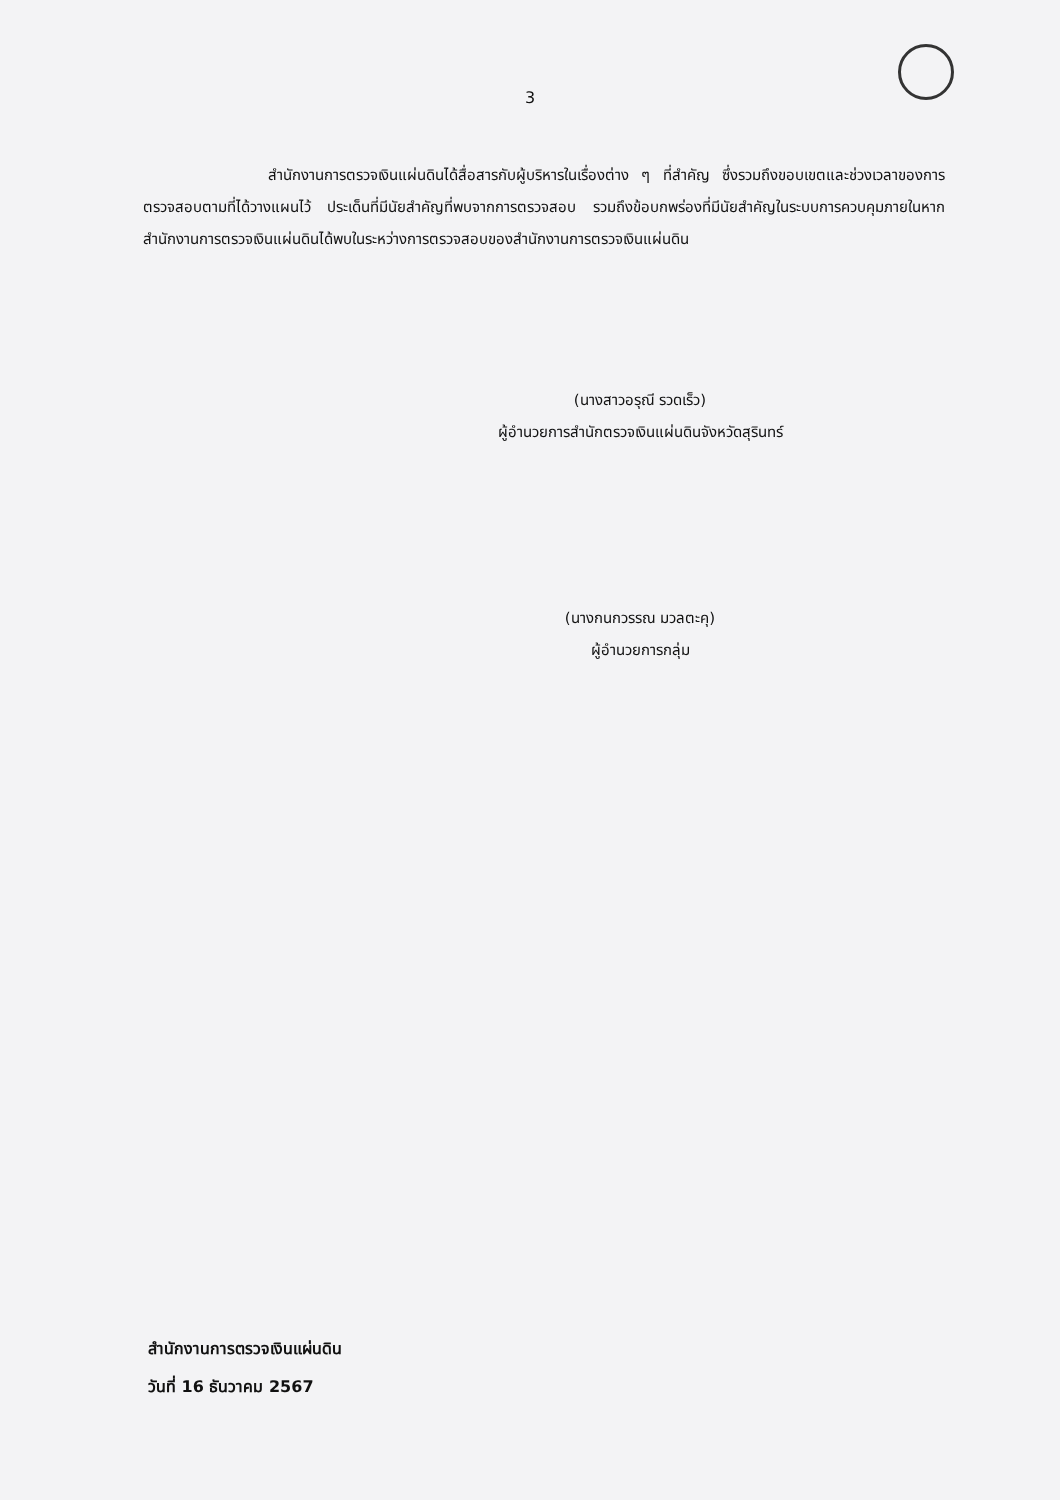3
สำนักงานการตรวจเงินแผ่นดินได้สื่อสารกับผู้บริหารในเรื่องต่าง ๆ ที่สำคัญ ซึ่งรวมถึงขอบเขตและช่วงเวลาของการตรวจสอบตามที่ได้วางแผนไว้ ประเด็นที่มีนัยสำคัญที่พบจากการตรวจสอบ รวมถึงข้อบกพร่องที่มีนัยสำคัญในระบบการควบคุมภายในหากสำนักงานการตรวจเงินแผ่นดินได้พบในระหว่างการตรวจสอบของสำนักงานการตรวจเงินแผ่นดิน
(นางสาวอรุณี รวดเร็ว)
ผู้อำนวยการสำนักตรวจเงินแผ่นดินจังหวัดสุรินทร์
(นางกนกวรรณ มวลตะคุ)
ผู้อำนวยการกลุ่ม
สำนักงานการตรวจเงินแผ่นดิน
วันที่ 16 ธันวาคม 2567